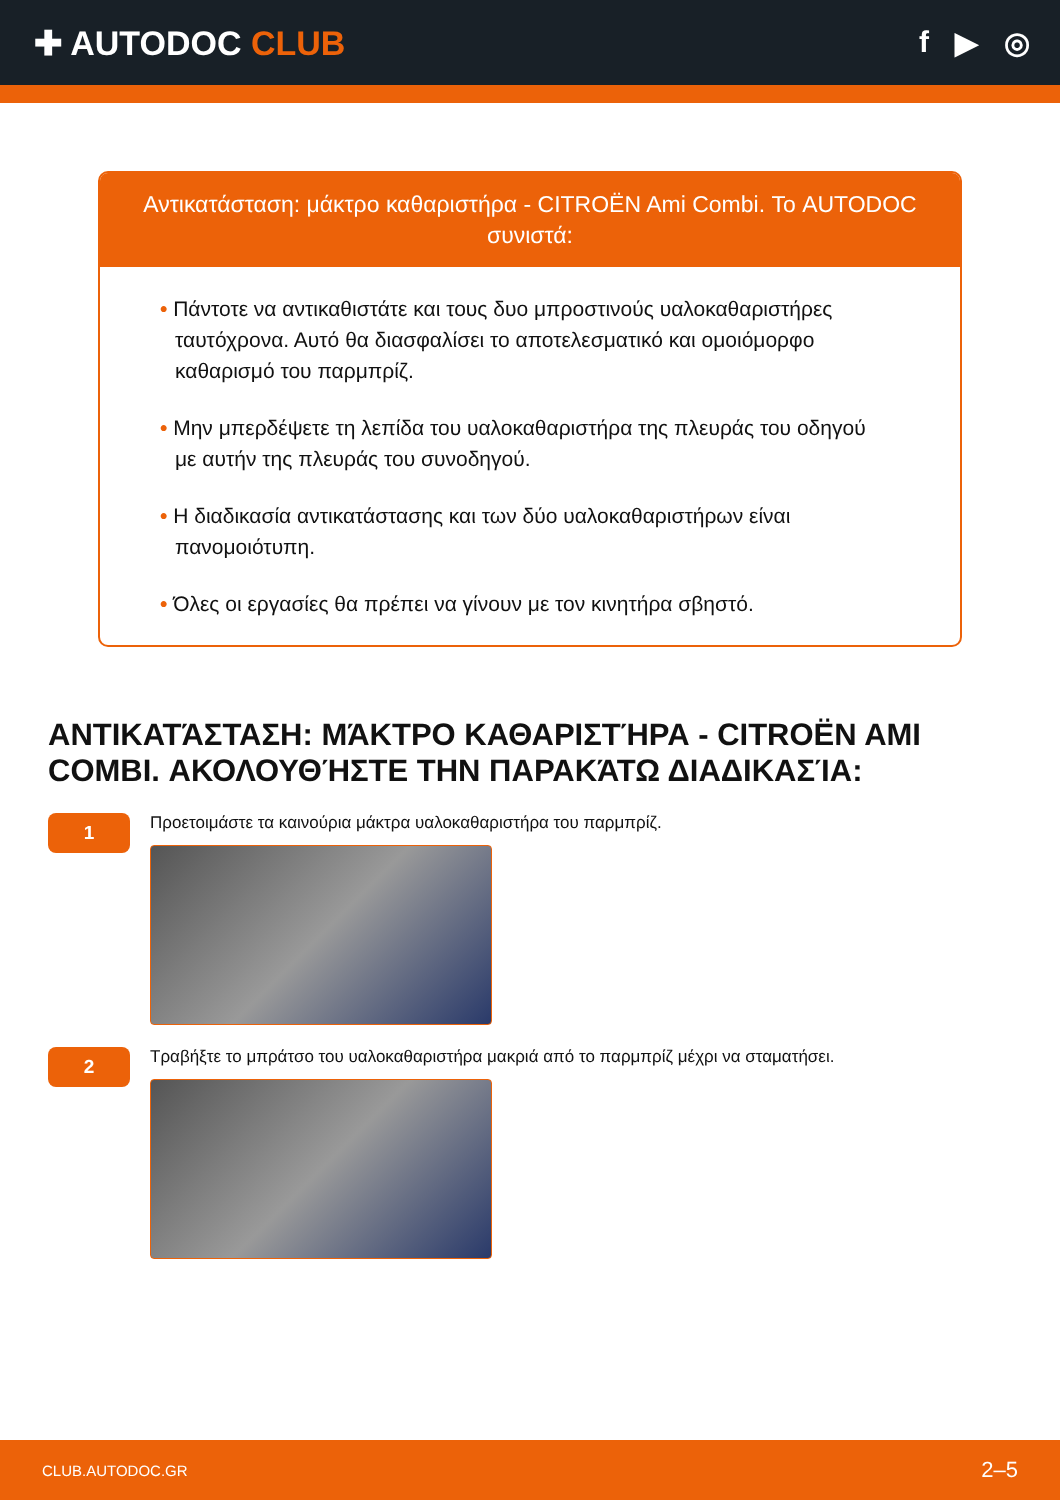✚ AUTODOC CLUB f ▶ ◎
Αντικατάσταση: μάκτρο καθαριστήρα - CITROËN Ami Combi. Το AUTODOC συνιστά:
• Πάντοτε να αντικαθιστάτε και τους δυο μπροστινούς υαλοκαθαριστήρες ταυτόχρονα. Αυτό θα διασφαλίσει το αποτελεσματικό και ομοιόμορφο καθαρισμό του παρμπρίζ.
• Μην μπερδέψετε τη λεπίδα του υαλοκαθαριστήρα της πλευράς του οδηγού με αυτήν της πλευράς του συνοδηγού.
• Η διαδικασία αντικατάστασης και των δύο υαλοκαθαριστήρων είναι πανομοιότυπη.
• Όλες οι εργασίες θα πρέπει να γίνουν με τον κινητήρα σβηστό.
ΑΝΤΙΚΑΤΆΣΤΑΣΗ: ΜΆΚΤΡΟ ΚΑΘΑΡΙΣΤΉΡΑ - CITROËN AMI COMBI. ΑΚΟΛΟΥΘΉΣΤΕ ΤΗΝ ΠΑΡΑΚΆΤΩ ΔΙΑΔΙΚΑΣΊΑ:
1
Προετοιμάστε τα καινούρια μάκτρα υαλοκαθαριστήρα του παρμπρίζ.
2
Τραβήξτε το μπράτσο του υαλοκαθαριστήρα μακριά από το παρμπρίζ μέχρι να σταματήσει.
CLUB.AUTODOC.GR 2–5